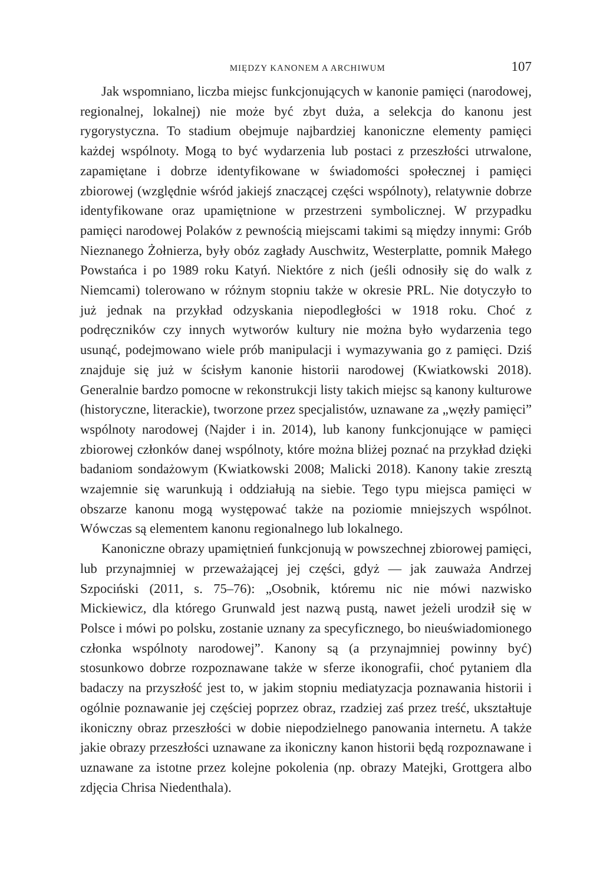MIĘDZY KANONEM A ARCHIWUM 107
Jak wspomniano, liczba miejsc funkcjonujących w kanonie pamięci (narodowej, regionalnej, lokalnej) nie może być zbyt duża, a selekcja do kanonu jest rygorystyczna. To stadium obejmuje najbardziej kanoniczne elementy pamięci każdej wspólnoty. Mogą to być wydarzenia lub postaci z przeszłości utrwalone, zapamiętane i dobrze identyfikowane w świadomości społecznej i pamięci zbiorowej (względnie wśród jakiejś znaczącej części wspólnoty), relatywnie dobrze identyfikowane oraz upamiętnione w przestrzeni symbolicznej. W przypadku pamięci narodowej Polaków z pewnością miejscami takimi są między innymi: Grób Nieznanego Żołnierza, były obóz zagłady Auschwitz, Westerplatte, pomnik Małego Powstańca i po 1989 roku Katyń. Niektóre z nich (jeśli odnosiły się do walk z Niemcami) tolerowano w różnym stopniu także w okresie PRL. Nie dotyczyło to już jednak na przykład odzyskania niepodległości w 1918 roku. Choć z podręczników czy innych wytworów kultury nie można było wydarzenia tego usunąć, podejmowano wiele prób manipulacji i wymazywania go z pamięci. Dziś znajduje się już w ścisłym kanonie historii narodowej (Kwiatkowski 2018). Generalnie bardzo pomocne w rekonstrukcji listy takich miejsc są kanony kulturowe (historyczne, literackie), tworzone przez specjalistów, uznawane za „węzły pamięci” wspólnoty narodowej (Najder i in. 2014), lub kanony funkcjonujące w pamięci zbiorowej członków danej wspólnoty, które można bliżej poznać na przykład dzięki badaniom sondażowym (Kwiatkowski 2008; Malicki 2018). Kanony takie zresztą wzajemnie się warunkują i oddziałują na siebie. Tego typu miejsca pamięci w obszarze kanonu mogą występować także na poziomie mniejszych wspólnot. Wówczas są elementem kanonu regionalnego lub lokalnego.
Kanoniczne obrazy upamiętnień funkcjonują w powszechnej zbiorowej pamięci, lub przynajmniej w przeważającej jej części, gdyż — jak zauważa Andrzej Szpociński (2011, s. 75–76): „Osobnik, któremu nic nie mówi nazwisko Mickiewicz, dla którego Grunwald jest nazwą pustą, nawet jeżeli urodził się w Polsce i mówi po polsku, zostanie uznany za specyficznego, bo nieuświadomionego członka wspólnoty narodowej”. Kanony są (a przynajmniej powinny być) stosunkowo dobrze rozpoznawane także w sferze ikonografii, choć pytaniem dla badaczy na przyszłość jest to, w jakim stopniu mediatyzacja poznawania historii i ogólnie poznawanie jej częściej poprzez obraz, rzadziej zaś przez treść, ukształtuje ikoniczny obraz przeszłości w dobie niepodzielnego panowania internetu. A także jakie obrazy przeszłości uznawane za ikoniczny kanon historii będą rozpoznawane i uznawane za istotne przez kolejne pokolenia (np. obrazy Matejki, Grottgera albo zdjęcia Chrisa Niedenthala).